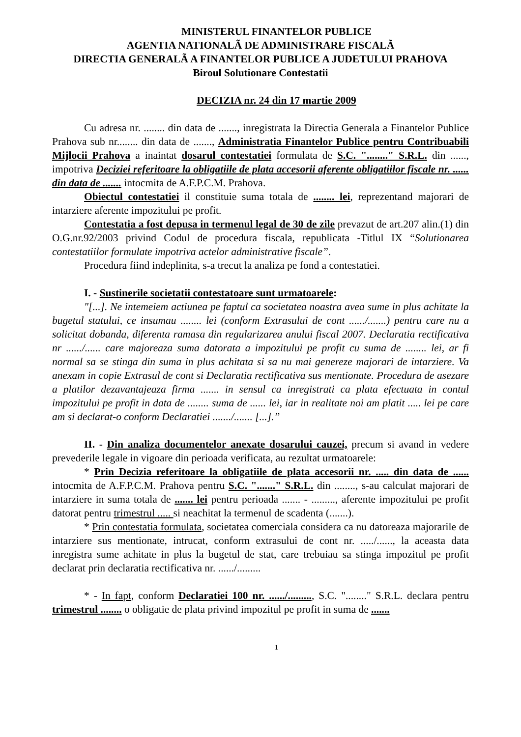MINISTERUL FINANTELOR PUBLICE
AGENTIA NATIONALÃ DE ADMINISTRARE FISCALÃ
DIRECTIA GENERALÃ A FINANTELOR PUBLICE A JUDETULUI PRAHOVA
Biroul Solutionare Contestatii
DECIZIA nr. 24 din 17 martie 2009
Cu adresa nr. ........ din data de ......., inregistrata la Directia Generala a Finantelor Publice Prahova sub nr........ din data de ......., Administratia Finantelor Publice pentru Contribuabili Mijlocii Prahova a inaintat dosarul contestatiei formulata de S.C. "........" S.R.L. din ......, impotriva Deciziei referitoare la obligatiile de plata accesorii aferente obligatiilor fiscale nr. ...... din data de ....... intocmita de A.F.P.C.M. Prahova.
Obiectul contestatiei il constituie suma totala de ........ lei, reprezentand majorari de intarziere aferente impozitului pe profit.
Contestatia a fost depusa in termenul legal de 30 de zile prevazut de art.207 alin.(1) din O.G.nr.92/2003 privind Codul de procedura fiscala, republicata -Titlul IX “Solutionarea contestatiilor formulate impotriva actelor administrative fiscale”.
Procedura fiind indeplinita, s-a trecut la analiza pe fond a contestatiei.
I. - Sustinerile societatii contestatoare sunt urmatoarele:
"[...]. Ne intemeiem actiunea pe faptul ca societatea noastra avea sume in plus achitate la bugetul statului, ce insumau ........ lei (conform Extrasului de cont ....../.......) pentru care nu a solicitat dobanda, diferenta ramasa din regularizarea anului fiscal 2007. Declaratia rectificativa nr ....../...... care majoreaza suma datorata a impozitului pe profit cu suma de ........ lei, ar fi normal sa se stinga din suma in plus achitata si sa nu mai genereze majorari de intarziere. Va anexam in copie Extrasul de cont si Declaratia rectificativa sus mentionate. Procedura de asezare a platilor dezavantajeaza firma ....... in sensul ca inregistrati ca plata efectuata in contul impozitului pe profit in data de ........ suma de ...... lei, iar in realitate noi am platit ..... lei pe care am si declarat-o conform Declaratiei ......./....... [...].”
II. - Din analiza documentelor anexate dosarului cauzei, precum si avand in vedere prevederile legale in vigoare din perioada verificata, au rezultat urmatoarele:
* Prin Decizia referitoare la obligatiile de plata accesorii nr. ..... din data de ...... intocmita de A.F.P.C.M. Prahova pentru S.C. "......." S.R.L. din ........, s-au calculat majorari de intarziere in suma totala de ....... lei pentru perioada ....... - ........., aferente impozitului pe profit datorat pentru trimestrul ..... si neachitat la termenul de scadenta (.......).
* Prin contestatia formulata, societatea comerciala considera ca nu datoreaza majorarile de intarziere sus mentionate, intrucat, conform extrasului de cont nr. ...../......, la aceasta data inregistra sume achitate in plus la bugetul de stat, care trebuiau sa stinga impozitul pe profit declarat prin declaratia rectificativa nr. ....../.........
* - In fapt, conform Declaratiei 100 nr. ....../........., S.C. "........" S.R.L. declara pentru trimestrul ........ o obligatie de plata privind impozitul pe profit in suma de .......
1